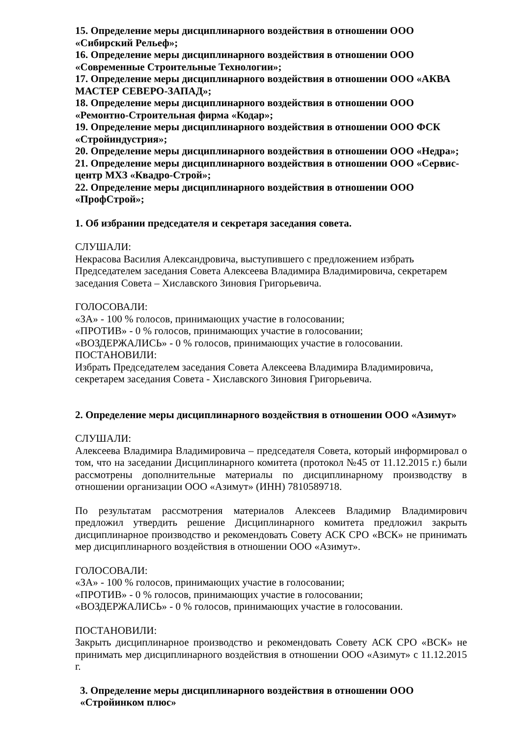15. Определение меры дисциплинарного воздействия в отношении ООО «Сибирский Рельеф»;
16. Определение меры дисциплинарного воздействия в отношении ООО
«Современные Строительные Технологии»;
17. Определение меры дисциплинарного воздействия в отношении ООО «АКВА МАСТЕР СЕВЕРО-ЗАПАД»;
18. Определение меры дисциплинарного воздействия в отношении ООО «Ремонтно-Строительная фирма «Кодар»;
19. Определение меры дисциплинарного воздействия в отношении ООО ФСК
«Стройиндустрия»;
20. Определение меры дисциплинарного воздействия в отношении ООО «Недра»;
21. Определение меры дисциплинарного воздействия в отношении ООО «Сервис-центр МХЗ «Квадро-Строй»;
22. Определение меры дисциплинарного воздействия в отношении ООО
«ПрофСтрой»;
1. Об избрании председателя и секретаря заседания совета.
СЛУШАЛИ:
Некрасова Василия Александровича, выступившего с предложением избрать
Председателем заседания Совета Алексеева Владимира Владимировича, секретарем
заседания Совета – Хиславского Зиновия Григорьевича.
ГОЛОСОВАЛИ:
«ЗА» - 100 % голосов, принимающих участие в голосовании;
«ПРОТИВ» - 0 % голосов, принимающих участие в голосовании;
«ВОЗДЕРЖАЛИСЬ» - 0 % голосов, принимающих участие в голосовании.
ПОСТАНОВИЛИ:
Избрать Председателем заседания Совета Алексеева Владимира Владимировича,
секретарем заседания Совета - Хиславского Зиновия Григорьевича.
2. Определение меры дисциплинарного воздействия в отношении ООО «Азимут»
СЛУШАЛИ:
Алексеева Владимира Владимировича – председателя Совета, который информировал о том, что на заседании Дисциплинарного комитета (протокол №45 от 11.12.2015 г.) были рассмотрены дополнительные материалы по дисциплинарному производству в отношении организации ООО «Азимут» (ИНН) 7810589718.
По результатам рассмотрения материалов Алексеев Владимир Владимирович предложил утвердить решение Дисциплинарного комитета предложил закрыть дисциплинарное производство и рекомендовать Совету АСК СРО «ВСК» не принимать мер дисциплинарного воздействия в отношении ООО «Азимут».
ГОЛОСОВАЛИ:
«ЗА» - 100 % голосов, принимающих участие в голосовании;
«ПРОТИВ» - 0 % голосов, принимающих участие в голосовании;
«ВОЗДЕРЖАЛИСЬ» - 0 % голосов, принимающих участие в голосовании.
ПОСТАНОВИЛИ:
Закрыть дисциплинарное производство и рекомендовать Совету АСК СРО «ВСК» не принимать мер дисциплинарного воздействия в отношении ООО «Азимут» с 11.12.2015 г.
3. Определение меры дисциплинарного воздействия в отношении ООО
«Стройинком плюс»